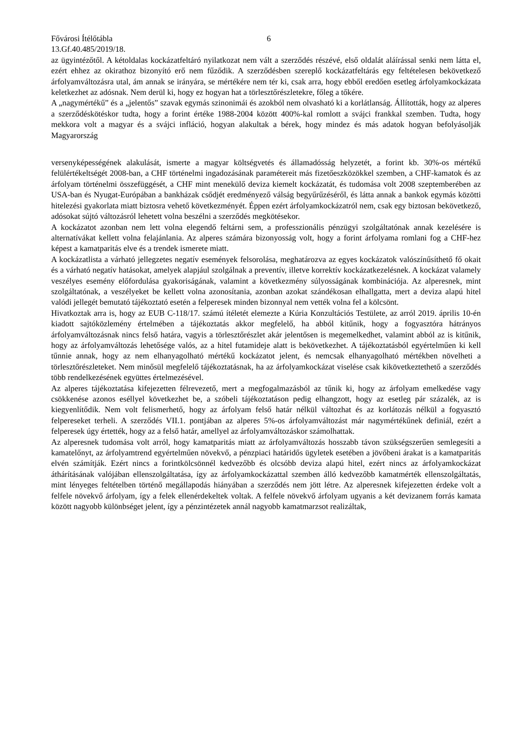Fővárosi Ítélőtábla 6
13.Gf.40.485/2019/18.
az ügyintézőtől. A kétoldalas kockázatfeltáró nyilatkozat nem vált a szerződés részévé, első oldalát aláírással senki nem látta el, ezért ehhez az okirathoz bizonyító erő nem fűződik. A szerződésben szereplő kockázatfeltárás egy feltételesen bekövetkező árfolyamváltozásra utal, ám annak se irányára, se mértékére nem tér ki, csak arra, hogy ebből eredően esetleg árfolyamkockázata keletkezhet az adósnak. Nem derül ki, hogy ez hogyan hat a törlesztőrészletekre, főleg a tőkére.
A „nagymértékű” és a „jelentős” szavak egymás szinonimái és azokból nem olvasható ki a korlátlanság. Állították, hogy az alperes a szerződéskötéskor tudta, hogy a forint értéke 1988-2004 között 400%-kal romlott a svájci frankkal szemben. Tudta, hogy mekkora volt a magyar és a svájci infláció, hogyan alakultak a bérek, hogy mindez és más adatok hogyan befolyásolják Magyarország
versenyképességének alakulását, ismerte a magyar költségvetés és államadósság helyzetét, a forint kb. 30%-os mértékű felülértékeltségét 2008-ban, a CHF történelmi ingadozásának paramétereit más fizetőeszközökkel szemben, a CHF-kamatok és az árfolyam történelmi összefüggését, a CHF mint menekülő deviza kiemelt kockázatát, és tudomása volt 2008 szeptemberében az USA-ban és Nyugat-Európában a bankházak csődjét eredményező válság begyűrűzéséről, és látta annak a bankok egymás közötti hitelezési gyakorlata miatt biztosra vehető következményét. Éppen ezért árfolyamkockázatról nem, csak egy biztosan bekövetkező, adósokat sújtó változásról lehetett volna beszélni a szerződés megkötésekor.
A kockázatot azonban nem lett volna elegendő feltárni sem, a professzionális pénzügyi szolgáltatónak annak kezelésére is alternatívákat kellett volna felajánlania. Az alperes számára bizonyosság volt, hogy a forint árfolyama romlani fog a CHF-hez képest a kamatparitás elve és a trendek ismerete miatt.
A kockázatlista a várható jellegzetes negatív események felsorolása, meghatározva az egyes kockázatok valószínűsíthető fő okait és a várható negatív hatásokat, amelyek alapjául szolgálnak a preventív, illetve korrektív kockázatkezelésnek. A kockázat valamely veszélyes esemény előfordulása gyakoriságának, valamint a következmény súlyosságának kombinációja. Az alperesnek, mint szolgáltatónak, a veszélyeket be kellett volna azonosítania, azonban azokat szándékosan elhallgatta, mert a deviza alapú hitel valódi jellegét bemutató tájékoztató esetén a felperesek minden bizonnyal nem vették volna fel a kölcsönt.
Hivatkoztak arra is, hogy az EUB C-118/17. számú ítéletét elemezte a Kúria Konzultációs Testülete, az arról 2019. április 10-én kiadott sajtóközlemény értelmében a tájékoztatás akkor megfelelő, ha abból kitűnik, hogy a fogyasztóra hátrányos árfolyamváltozásnak nincs felső határa, vagyis a törlesztőrészlet akár jelentősen is megemelkedhet, valamint abból az is kitűnik, hogy az árfolyamváltozás lehetősége valós, az a hitel futamideje alatt is bekövetkezhet. A tájékoztatásból egyértelműen ki kell tűnnie annak, hogy az nem elhanyagolható mértékű kockázatot jelent, és nemcsak elhanyagolható mértékben növelheti a törlesztőrészleteket. Nem minősül megfelelő tájékoztatásnak, ha az árfolyamkockázat viselése csak kikövetkeztethető a szerződés több rendelkezésének együttes értelmezésével.
Az alperes tájékoztatása kifejezetten félrevezető, mert a megfogalmazásból az tűnik ki, hogy az árfolyam emelkedése vagy csökkenése azonos eséllyel következhet be, a szóbeli tájékoztatáson pedig elhangzott, hogy az esetleg pár százalék, az is kiegyenlítődik. Nem volt felismerhető, hogy az árfolyam felső határ nélkül változhat és az korlátozás nélkül a fogyasztó felpereseket terheli. A szerződés VII.1. pontjában az alperes 5%-os árfolyamváltozást már nagymértékűnek definiál, ezért a felperesek úgy értették, hogy az a felső határ, amellyel az árfolyamváltozáskor számolhattak.
Az alperesnek tudomása volt arról, hogy kamatparitás miatt az árfolyamváltozás hosszabb távon szükségszerűen semlegesíti a kamatelőnyt, az árfolyamtrend egyértelműen növekvő, a pénzpiaci határidős ügyletek esetében a jövőbeni árakat is a kamatparitás elvén számítják. Ezért nincs a forintkölcsönnél kedvezőbb és olcsóbb deviza alapú hitel, ezért nincs az árfolyamkockázat áthárításának valójában ellenszolgáltatása, így az árfolyamkockázattal szemben álló kedvezőbb kamatmérték ellenszolgáltatás, mint lényeges feltételben történő megállapodás hiányában a szerződés nem jött létre. Az alperesnek kifejezetten érdeke volt a felfele növekvő árfolyam, így a felek ellenérdekeltek voltak. A felfele növekvő árfolyam ugyanis a két devizanem forrás kamata között nagyobb különbséget jelent, így a pénzintézetek annál nagyobb kamatmarzsot realizáltak,